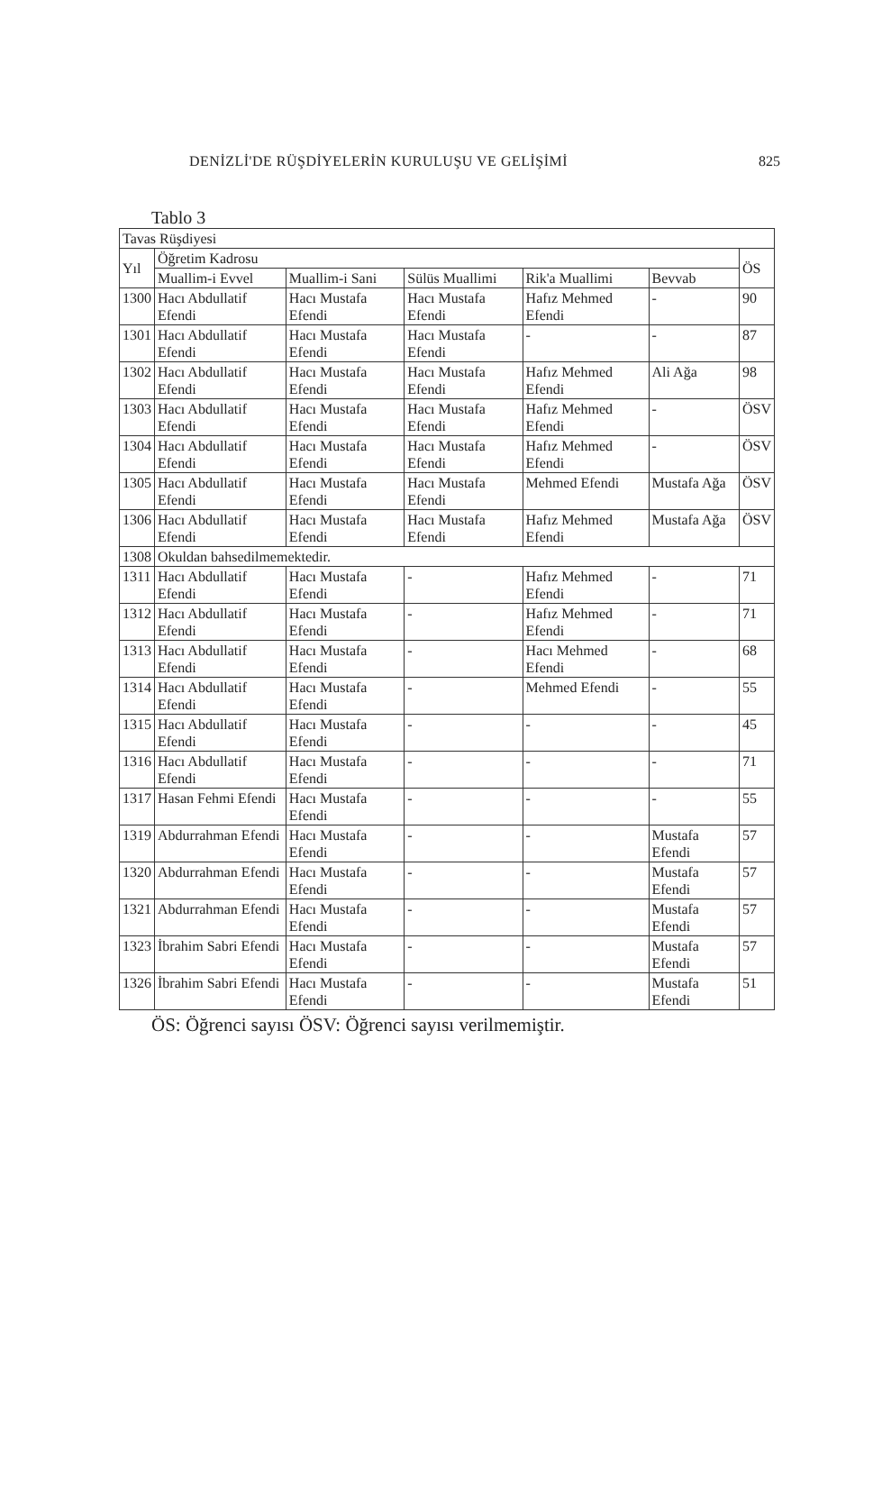DENİZLİ'DE RÜŞDİYELERİN KURULUŞU VE GELİŞİMİ 825
Tablo 3
| Tavas Rüşdiyesi | | | | | | |
| --- | --- | --- | --- | --- | --- | --- |
| Yıl | Öğretim Kadrosu | | | | | ÖS |
| | Muallim-i Evvel | Muallim-i Sani | Sülüs Muallimi | Rik'a Muallimi | Bevvab | |
| 1300 | Hacı Abdullatif Efendi | Hacı Mustafa Efendi | Hacı Mustafa Efendi | Hafız Mehmed Efendi | - | 90 |
| 1301 | Hacı Abdullatif Efendi | Hacı Mustafa Efendi | Hacı Mustafa Efendi | - | - | 87 |
| 1302 | Hacı Abdullatif Efendi | Hacı Mustafa Efendi | Hacı Mustafa Efendi | Hafız Mehmed Efendi | Ali Ağa | 98 |
| 1303 | Hacı Abdullatif Efendi | Hacı Mustafa Efendi | Hacı Mustafa Efendi | Hafız Mehmed Efendi | - | ÖSV |
| 1304 | Hacı Abdullatif Efendi | Hacı Mustafa Efendi | Hacı Mustafa Efendi | Hafız Mehmed Efendi | - | ÖSV |
| 1305 | Hacı Abdullatif Efendi | Hacı Mustafa Efendi | Hacı Mustafa Efendi | Mehmed Efendi | Mustafa Ağa | ÖSV |
| 1306 | Hacı Abdullatif Efendi | Hacı Mustafa Efendi | Hacı Mustafa Efendi | Hafız Mehmed Efendi | Mustafa Ağa | ÖSV |
| 1308 | Okuldan bahsedilmemektedir. | | | | | |
| 1311 | Hacı Abdullatif Efendi | Hacı Mustafa Efendi | - | Hafız Mehmed Efendi | - | 71 |
| 1312 | Hacı Abdullatif Efendi | Hacı Mustafa Efendi | - | Hafız Mehmed Efendi | - | 71 |
| 1313 | Hacı Abdullatif Efendi | Hacı Mustafa Efendi | - | Hacı Mehmed Efendi | - | 68 |
| 1314 | Hacı Abdullatif Efendi | Hacı Mustafa Efendi | - | Mehmed Efendi | - | 55 |
| 1315 | Hacı Abdullatif Efendi | Hacı Mustafa Efendi | - | - | - | 45 |
| 1316 | Hacı Abdullatif Efendi | Hacı Mustafa Efendi | - | - | - | 71 |
| 1317 | Hasan Fehmi Efendi | Hacı Mustafa Efendi | - | - | - | 55 |
| 1319 | Abdurrahman Efendi | Hacı Mustafa Efendi | - | - | Mustafa Efendi | 57 |
| 1320 | Abdurrahman Efendi | Hacı Mustafa Efendi | - | - | Mustafa Efendi | 57 |
| 1321 | Abdurrahman Efendi | Hacı Mustafa Efendi | - | - | Mustafa Efendi | 57 |
| 1323 | İbrahim Sabri Efendi | Hacı Mustafa Efendi | - | - | Mustafa Efendi | 57 |
| 1326 | İbrahim Sabri Efendi | Hacı Mustafa Efendi | - | - | Mustafa Efendi | 51 |
ÖS: Öğrenci sayısı ÖSV: Öğrenci sayısı verilmemiştir.